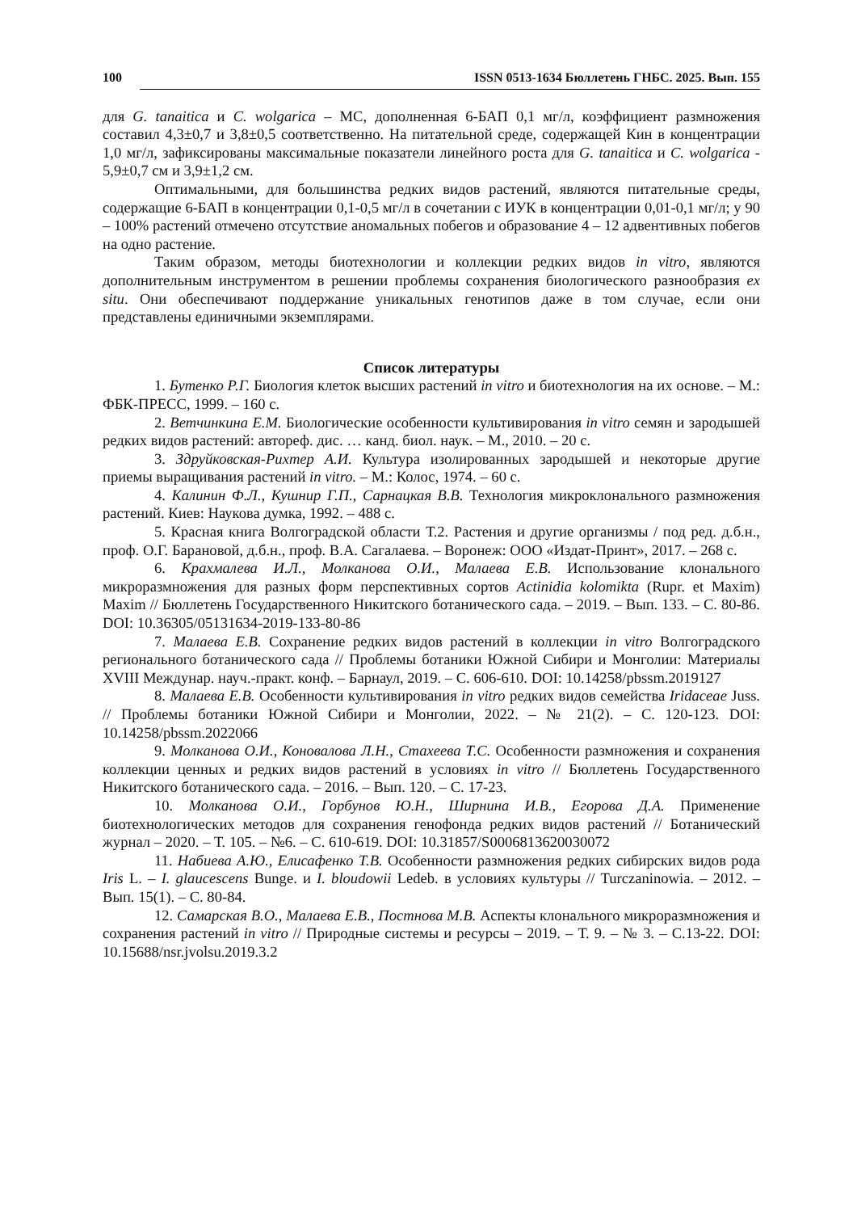100 ISSN 0513-1634 Бюллетень ГНБС. 2025. Вып. 155
для G. tanaitica и C. wolgarica – МС, дополненная 6-БАП 0,1 мг/л, коэффициент размножения составил 4,3±0,7 и 3,8±0,5 соответственно. На питательной среде, содержащей Кин в концентрации 1,0 мг/л, зафиксированы максимальные показатели линейного роста для G. tanaitica и C. wolgarica - 5,9±0,7 см и 3,9±1,2 см.
Оптимальными, для большинства редких видов растений, являются питательные среды, содержащие 6-БАП в концентрации 0,1-0,5 мг/л в сочетании с ИУК в концентрации 0,01-0,1 мг/л; у 90 – 100% растений отмечено отсутствие аномальных побегов и образование 4 – 12 адвентивных побегов на одно растение.
Таким образом, методы биотехнологии и коллекции редких видов in vitro, являются дополнительным инструментом в решении проблемы сохранения биологического разнообразия ex situ. Они обеспечивают поддержание уникальных генотипов даже в том случае, если они представлены единичными экземплярами.
Список литературы
1. Бутенко Р.Г. Биология клеток высших растений in vitro и биотехнология на их основе. – М.: ФБК-ПРЕСС, 1999. – 160 с.
2. Ветчинкина Е.М. Биологические особенности культивирования in vitro семян и зародышей редких видов растений: автореф. дис. … канд. биол. наук. – М., 2010. – 20 с.
3. Здруйковская-Рихтер А.И. Культура изолированных зародышей и некоторые другие приемы выращивания растений in vitro. – М.: Колос, 1974. – 60 с.
4. Калинин Ф.Л., Кушнир Г.П., Сарнацкая В.В. Технология микроклонального размножения растений. Киев: Наукова думка, 1992. – 488 с.
5. Красная книга Волгоградской области Т.2. Растения и другие организмы / под ред. д.б.н., проф. О.Г. Барановой, д.б.н., проф. В.А. Сагалаева. – Воронеж: ООО «Издат-Принт», 2017. – 268 с.
6. Крахмалева И.Л., Молканова О.И., Малаева Е.В. Использование клонального микроразмножения для разных форм перспективных сортов Actinidia kolomikta (Rupr. et Maxim) Maxim // Бюллетень Государственного Никитского ботанического сада. – 2019. – Вып. 133. – С. 80-86. DOI: 10.36305/05131634-2019-133-80-86
7. Малаева Е.В. Сохранение редких видов растений в коллекции in vitro Волгоградского регионального ботанического сада // Проблемы ботаники Южной Сибири и Монголии: Материалы XVIII Междунар. науч.-практ. конф. – Барнаул, 2019. – С. 606-610. DOI: 10.14258/pbssm.2019127
8. Малаева Е.В. Особенности культивирования in vitro редких видов семейства Iridaceae Juss. // Проблемы ботаники Южной Сибири и Монголии, 2022. – № 21(2). – С. 120-123. DOI: 10.14258/pbssm.2022066
9. Молканова О.И., Коновалова Л.Н., Стахеева Т.С. Особенности размножения и сохранения коллекции ценных и редких видов растений в условиях in vitro // Бюллетень Государственного Никитского ботанического сада. – 2016. – Вып. 120. – С. 17-23.
10. Молканова О.И., Горбунов Ю.Н., Ширнина И.В., Егорова Д.А. Применение биотехнологических методов для сохранения генофонда редких видов растений // Ботанический журнал – 2020. – Т. 105. – №6. – С. 610-619. DOI: 10.31857/S0006813620030072
11. Набиева А.Ю., Елисафенко Т.В. Особенности размножения редких сибирских видов рода Iris L. – I. glaucescens Bunge. и I. bloudowii Ledeb. в условиях культуры // Turczaninowia. – 2012. – Вып. 15(1). – С. 80-84.
12. Самарская В.О., Малаева Е.В., Постнова М.В. Аспекты клонального микроразмножения и сохранения растений in vitro // Природные системы и ресурсы – 2019. – Т. 9. – № 3. – С.13-22. DOI: 10.15688/nsr.jvolsu.2019.3.2